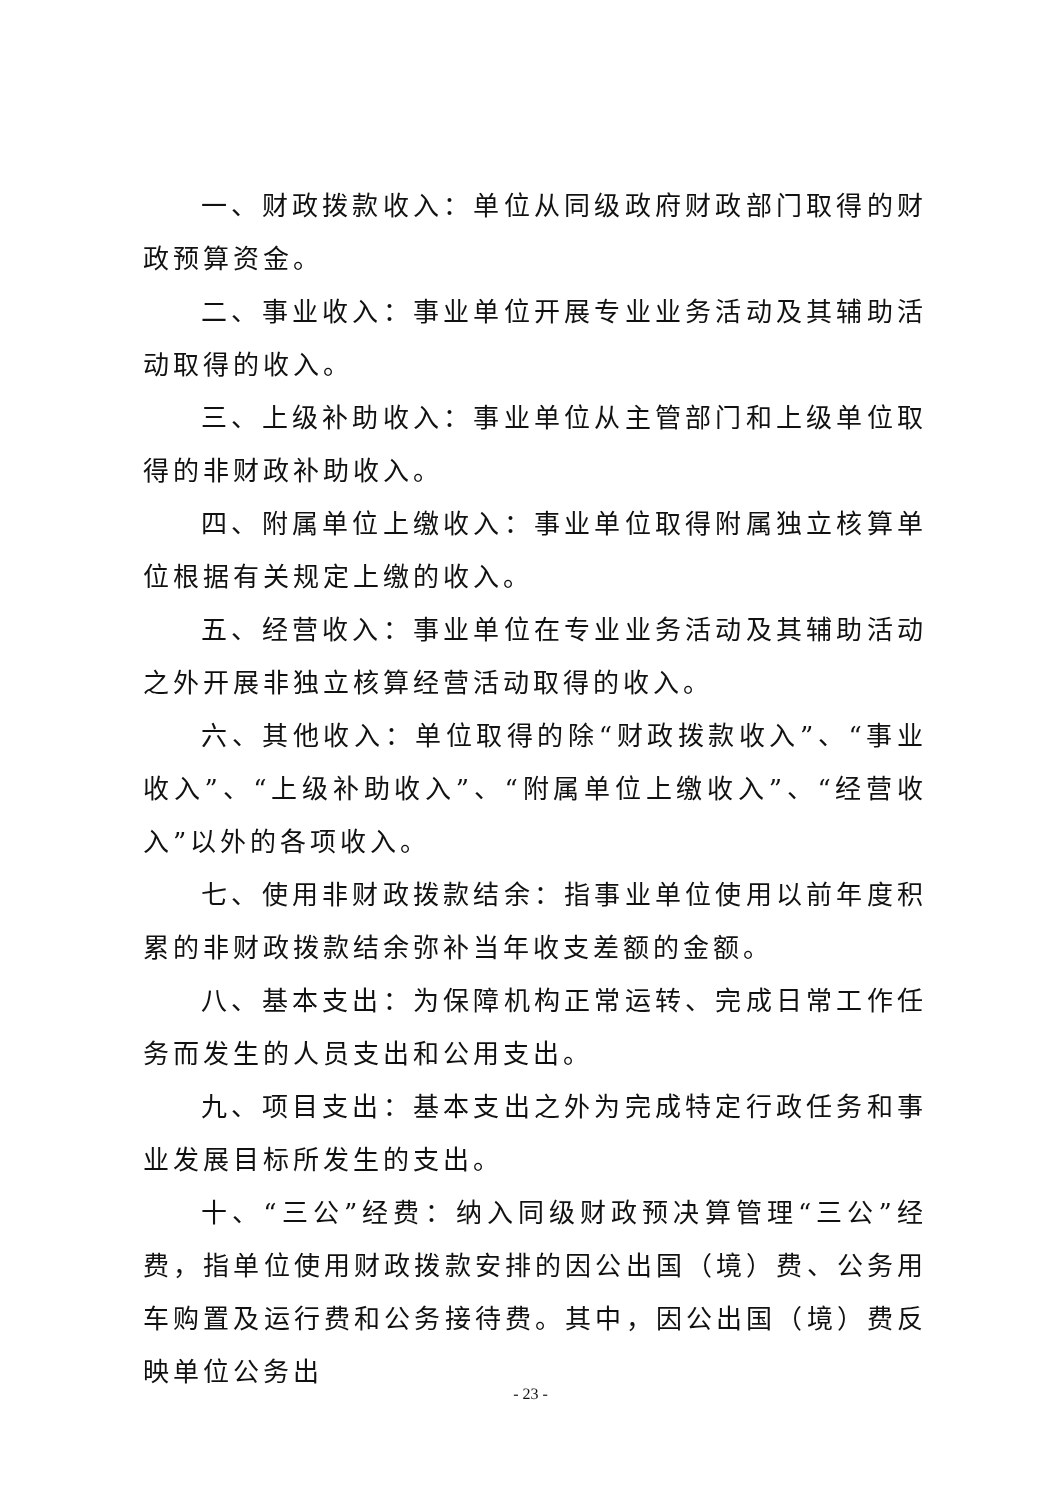一、财政拨款收入：单位从同级政府财政部门取得的财政预算资金。
二、事业收入：事业单位开展专业业务活动及其辅助活动取得的收入。
三、上级补助收入：事业单位从主管部门和上级单位取得的非财政补助收入。
四、附属单位上缴收入：事业单位取得附属独立核算单位根据有关规定上缴的收入。
五、经营收入：事业单位在专业业务活动及其辅助活动之外开展非独立核算经营活动取得的收入。
六、其他收入：单位取得的除“财政拨款收入”、“事业收入”、“上级补助收入”、“附属单位上缴收入”、“经营收入”以外的各项收入。
七、使用非财政拨款结余：指事业单位使用以前年度积累的非财政拨款结余弥补当年收支差额的金额。
八、基本支出：为保障机构正常运转、完成日常工作任务而发生的人员支出和公用支出。
九、项目支出：基本支出之外为完成特定行政任务和事业发展目标所发生的支出。
十、“三公”经费：纳入同级财政预决算管理“三公”经费，指单位使用财政拨款安排的因公出国（境）费、公务用车购置及运行费和公务接待费。其中，因公出国（境）费反映单位公务出
- 23 -